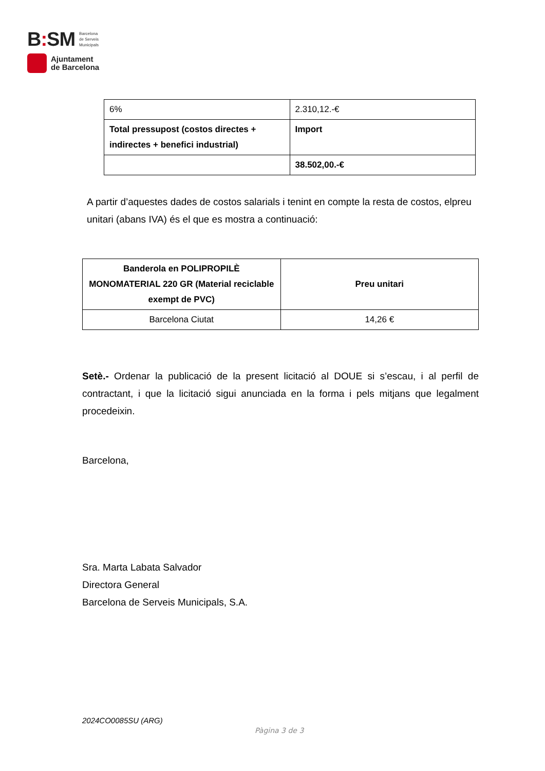B: SM Barcelona
de Serveis
Municipals
Ajuntament
de Barcelona
| 6% | 2.310,12.-€ |
| Total pressupost (costos directes + indirectes + benefici industrial) | Import |
| | 38.502,00.-€ |
A partir d’aquestes dades de costos salarials i tenint en compte la resta de costos, elpreu unitari (abans IVA) és el que es mostra a continuació:
| Banderola en POLIPROPILÈ MONOMATERIAL 220 GR (Material reciclable exempt de PVC) | Preu unitari |
| --- | --- |
| Barcelona Ciutat | 14,26 € |
Setè.- Ordenar la publicació de la present licitació al DOUE si s’escau, i al perfil de contractant, i que la licitació sigui anunciada en la forma i pels mitjans que legalment procedeixin.
Barcelona,
Sra. Marta Labata Salvador
Directora General
Barcelona de Serveis Municipals, S.A.
2024CO0085SU (ARG)
Pàgina 3 de 3